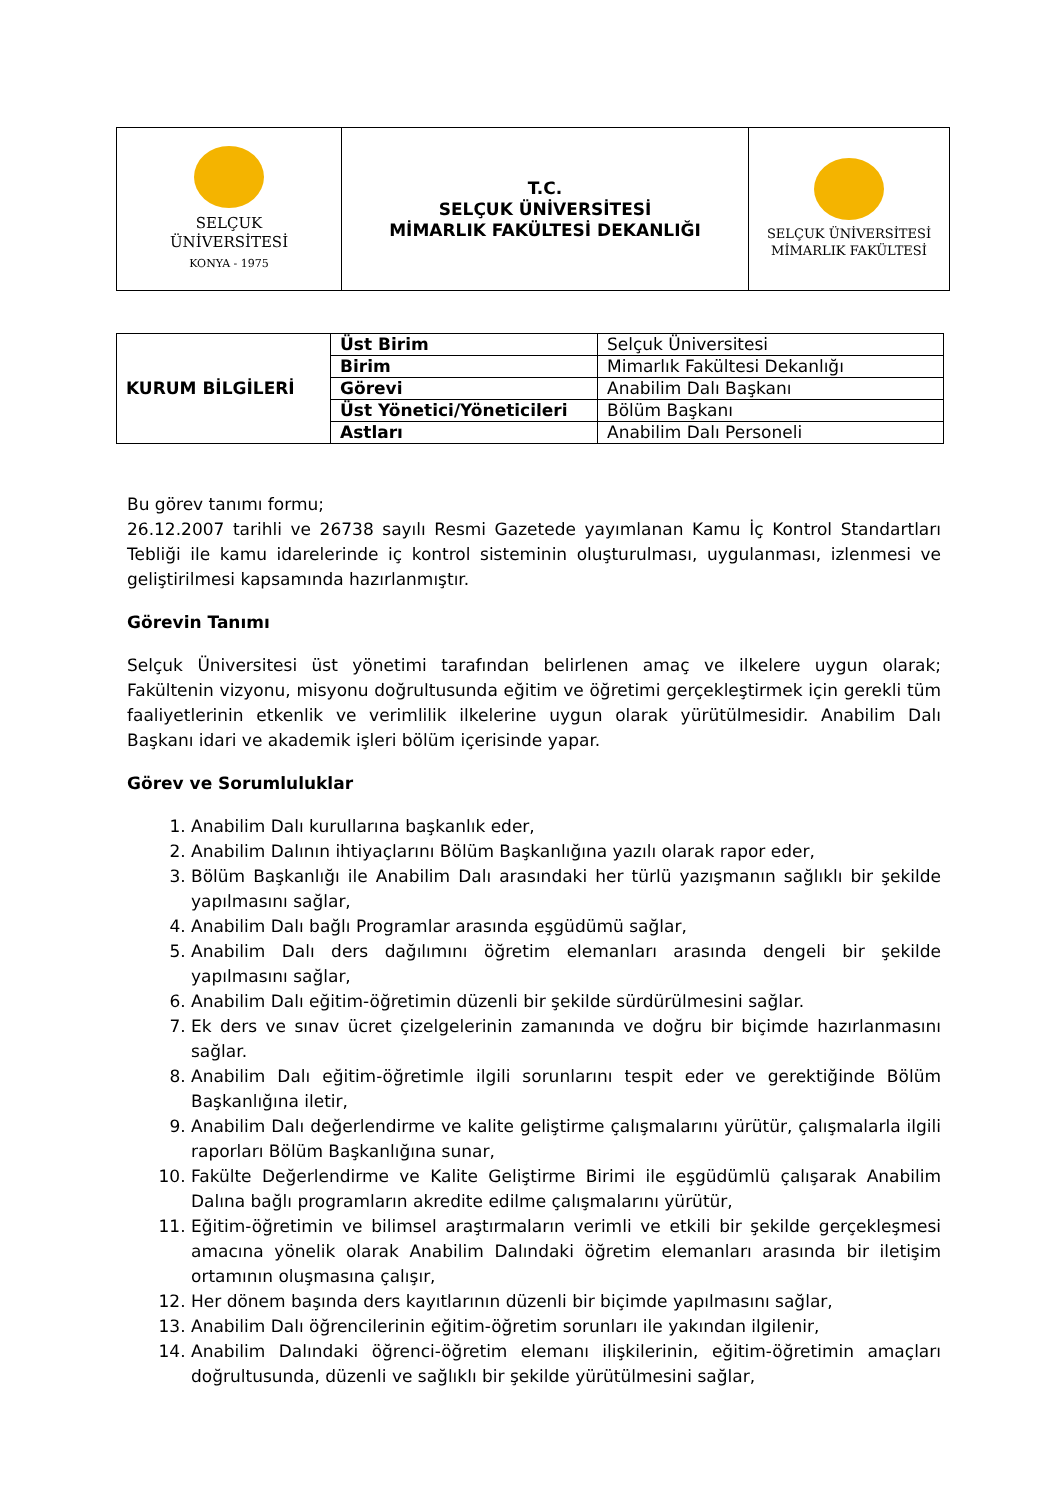| SELÇUK ÜNİVERSİTESİ KONYA - 1975 | T.C. SELÇUK ÜNİVERSİTESİ MİMARLIK FAKÜLTESİ DEKANLIĞI | SELÇUK ÜNİVERSİTESİ MİMARLIK FAKÜLTESİ |
| KURUM BİLGİLERİ | Üst Birim | Selçuk Üniversitesi |
| | Birim | Mimarlık Fakültesi Dekanlığı |
| | Görevi | Anabilim Dalı Başkanı |
| | Üst Yönetici/Yöneticileri | Bölüm Başkanı |
| | Astları | Anabilim Dalı Personeli |
Bu görev tanımı formu;
26.12.2007 tarihli ve 26738 sayılı Resmi Gazetede yayımlanan Kamu İç Kontrol Standartları Tebliği ile kamu idarelerinde iç kontrol sisteminin oluşturulması, uygulanması, izlenmesi ve geliştirilmesi kapsamında hazırlanmıştır.
Görevin Tanımı
Selçuk Üniversitesi üst yönetimi tarafından belirlenen amaç ve ilkelere uygun olarak; Fakültenin vizyonu, misyonu doğrultusunda eğitim ve öğretimi gerçekleştirmek için gerekli tüm faaliyetlerinin etkenlik ve verimlilik ilkelerine uygun olarak yürütülmesidir. Anabilim Dalı Başkanı idari ve akademik işleri bölüm içerisinde yapar.
Görev ve Sorumluluklar
1. Anabilim Dalı kurullarına başkanlık eder,
2. Anabilim Dalının ihtiyaçlarını Bölüm Başkanlığına yazılı olarak rapor eder,
3. Bölüm Başkanlığı ile Anabilim Dalı arasındaki her türlü yazışmanın sağlıklı bir şekilde yapılmasını sağlar,
4. Anabilim Dalı bağlı Programlar arasında eşgüdümü sağlar,
5. Anabilim Dalı ders dağılımını öğretim elemanları arasında dengeli bir şekilde yapılmasını sağlar,
6. Anabilim Dalı eğitim-öğretimin düzenli bir şekilde sürdürülmesini sağlar.
7. Ek ders ve sınav ücret çizelgelerinin zamanında ve doğru bir biçimde hazırlanmasını sağlar.
8. Anabilim Dalı eğitim-öğretimle ilgili sorunlarını tespit eder ve gerektiğinde Bölüm Başkanlığına iletir,
9. Anabilim Dalı değerlendirme ve kalite geliştirme çalışmalarını yürütür, çalışmalarla ilgili raporları Bölüm Başkanlığına sunar,
10. Fakülte Değerlendirme ve Kalite Geliştirme Birimi ile eşgüdümlü çalışarak Anabilim Dalına bağlı programların akredite edilme çalışmalarını yürütür,
11. Eğitim-öğretimin ve bilimsel araştırmaların verimli ve etkili bir şekilde gerçekleşmesi amacına yönelik olarak Anabilim Dalındaki öğretim elemanları arasında bir iletişim ortamının oluşmasına çalışır,
12. Her dönem başında ders kayıtlarının düzenli bir biçimde yapılmasını sağlar,
13. Anabilim Dalı öğrencilerinin eğitim-öğretim sorunları ile yakından ilgilenir,
14. Anabilim Dalındaki öğrenci-öğretim elemanı ilişkilerinin, eğitim-öğretimin amaçları doğrultusunda, düzenli ve sağlıklı bir şekilde yürütülmesini sağlar,